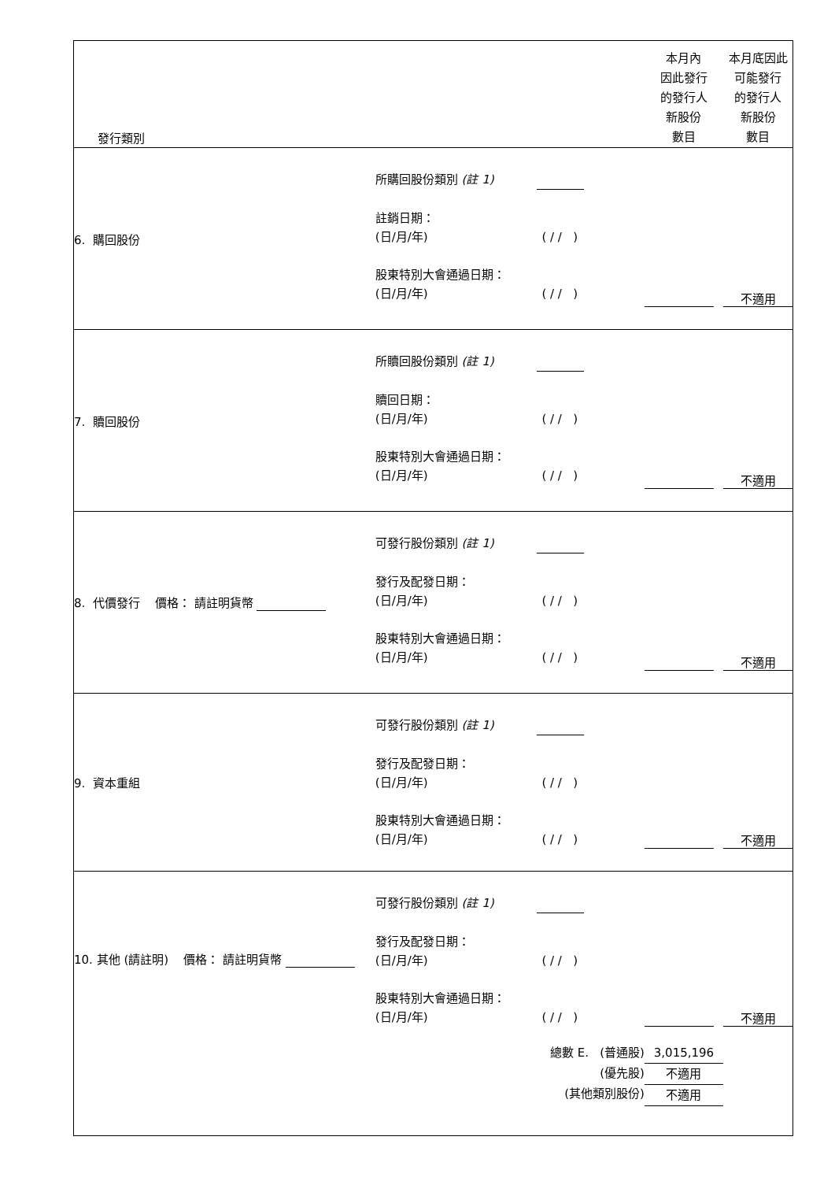| 發行類別 | | 本月內 因此發行 的發行人 新股份 數目 | 本月底因此 可能發行 的發行人 新股份 數目 |
| 6. 購回股份 | 所購回股份類別 (註 1) 註銷日期： (日/月/年) ( / / ) 股東特別大會通過日期： (日/月/年) ( / / ) | | 不適用 |
| 7. 贖回股份 | 所贖回股份類別 (註 1) 贖回日期： (日/月/年) ( / / ) 股東特別大會通過日期： (日/月/年) ( / / ) | | 不適用 |
| 8. 代價發行 價格： 請註明貨幣 | 可發行股份類別 (註 1) 發行及配發日期： (日/月/年) ( / / ) 股東特別大會通過日期： (日/月/年) ( / / ) | | 不適用 |
| 9. 資本重組 | 可發行股份類別 (註 1) 發行及配發日期： (日/月/年) ( / / ) 股東特別大會通過日期： (日/月/年) ( / / ) | | 不適用 |
| 10. 其他 (請註明) 價格： 請註明貨幣 | 可發行股份類別 (註 1) 發行及配發日期： (日/月/年) ( / / ) 股東特別大會通過日期： (日/月/年) ( / / ) | | 不適用 |
| | 總數 E. (普通股) (優先股) (其他類別股份) | 3,015,196 不適用 不適用 | |